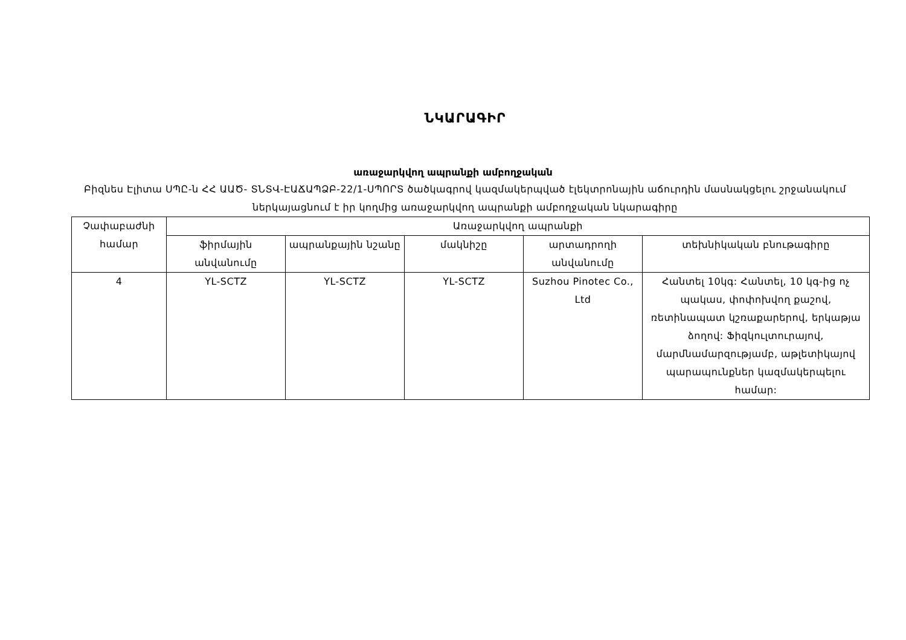ՆԿԱՐԱԳԻՐ
առաջարկվող ապրանքի ամբողջական
Բիզնես Էլիտա ՍՊԸ-ն ՀՀ ԱԱԾ- ՏՆՏՎ-ԷԱՃԱՊՁԲ-22/1-ՍՊՈՐՏ ծածկագրով կազմակերպված էլեկտրոնային աճուրդին մասնակցելու շրջանակում ներկայացնում է իր կողմից առաջարկվող ապրանքի ամբողջական նկարագիրը
| Չափաբաժնի համար | Առաջարկվող ապրանքի | | | | |
| --- | --- | --- | --- | --- | --- |
| | ֆիրմային անվանումը | ապրանքային նշանը | մակնիշը | արտադրողի անվանումը | տեխնիկական բնութագիրը |
| 4 | YL-SCTZ | YL-SCTZ | YL-SCTZ | Suzhou Pinotec Co., Ltd | Հանտել 10կգ: Հանտել, 10 կգ-ից ոչ պակաս, փոփոխվող քաշով, ռետինապատ կշռաքարերով, երկաթյա ձողով: Ֆիզկուլտուրայով, մարմնամարզությամբ, աթլետիկայով պարապունքներ կազմակերպելու համար: |